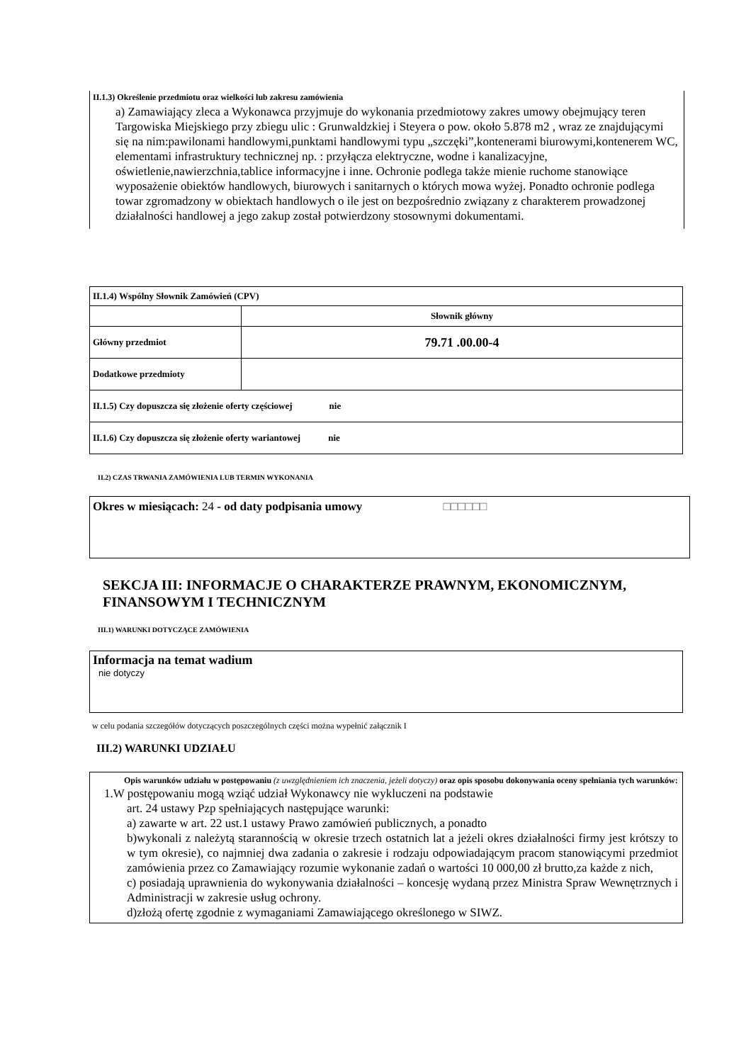II.1.3) Określenie przedmiotu oraz wielkości lub zakresu zamówienia
a) Zamawiający zleca a Wykonawca przyjmuje do wykonania przedmiotowy zakres umowy obejmujący teren Targowiska Miejskiego przy zbiegu ulic : Grunwaldzkiej i Steyera o pow. około 5.878 m2 , wraz ze znajdującymi się na nim:pawilonami handlowymi,punktami handlowymi typu „szczęki”,kontenerami biurowymi,kontenerem WC, elementami infrastruktury technicznej np. : przyłącza elektryczne, wodne i kanalizacyjne, oświetlenie,nawierzchnia,tablice informacyjne i inne. Ochronie podlega także mienie ruchome stanowiące wyposażenie obiektów handlowych, biurowych i sanitarnych o których mowa wyżej. Ponadto ochronie podlega towar zgromadzony w obiektach handlowych o ile jest on bezpośrednio związany z charakterem prowadzonej działalności handlowej a jego zakup został potwierdzony stosownymi dokumentami.
| II.1.4) Wspólny Słownik Zamówień (CPV) | |
| | Słownik główny |
| Główny przedmiot | 79.71 .00.00-4 |
| Dodatkowe przedmioty | |
| II.1.5) Czy dopuszcza się złożenie oferty częściowej nie | |
| II.1.6) Czy dopuszcza się złożenie oferty wariantowej nie | |
II.2) CZAS TRWANIA ZAMÓWIENIA LUB TERMIN WYKONANIA
Okres w miesiącach: 24 - od daty podpisania umowy □□□□□□
SEKCJA III: INFORMACJE O CHARAKTERZE PRAWNYM, EKONOMICZNYM, FINANSOWYM I TECHNICZNYM
III.1) WARUNKI DOTYCZĄCE ZAMÓWIENIA
Informacja na temat wadium
nie dotyczy
w celu podania szczegółów dotyczących poszczególnych części można wypełnić załącznik I
III.2) WARUNKI UDZIAŁU
Opis warunków udziału w postępowaniu (z uwzględnieniem ich znaczenia, jeżeli dotyczy) oraz opis sposobu dokonywania oceny spełniania tych warunków:
1.W postępowaniu mogą wziąć udział Wykonawcy nie wykluczeni na podstawie
art. 24 ustawy Pzp spełniających następujące warunki:
a) zawarte w art. 22 ust.1 ustawy Prawo zamówień publicznych, a ponadto
b)wykonali z należytą starannością w okresie trzech ostatnich lat a jeżeli okres działalności firmy jest krótszy to w tym okresie), co najmniej dwa zadania o zakresie i rodzaju odpowiadającym pracom stanowiącymi przedmiot zamówienia przez co Zamawiający rozumie wykonanie zadań o wartości 10 000,00 zł brutto,za każde z nich,
c) posiadają uprawnienia do wykonywania działalności – koncesję wydaną przez Ministra Spraw Wewnętrznych i Administracji w zakresie usług ochrony.
d)złożą ofertę zgodnie z wymaganiami Zamawiającego określonego w SIWZ.